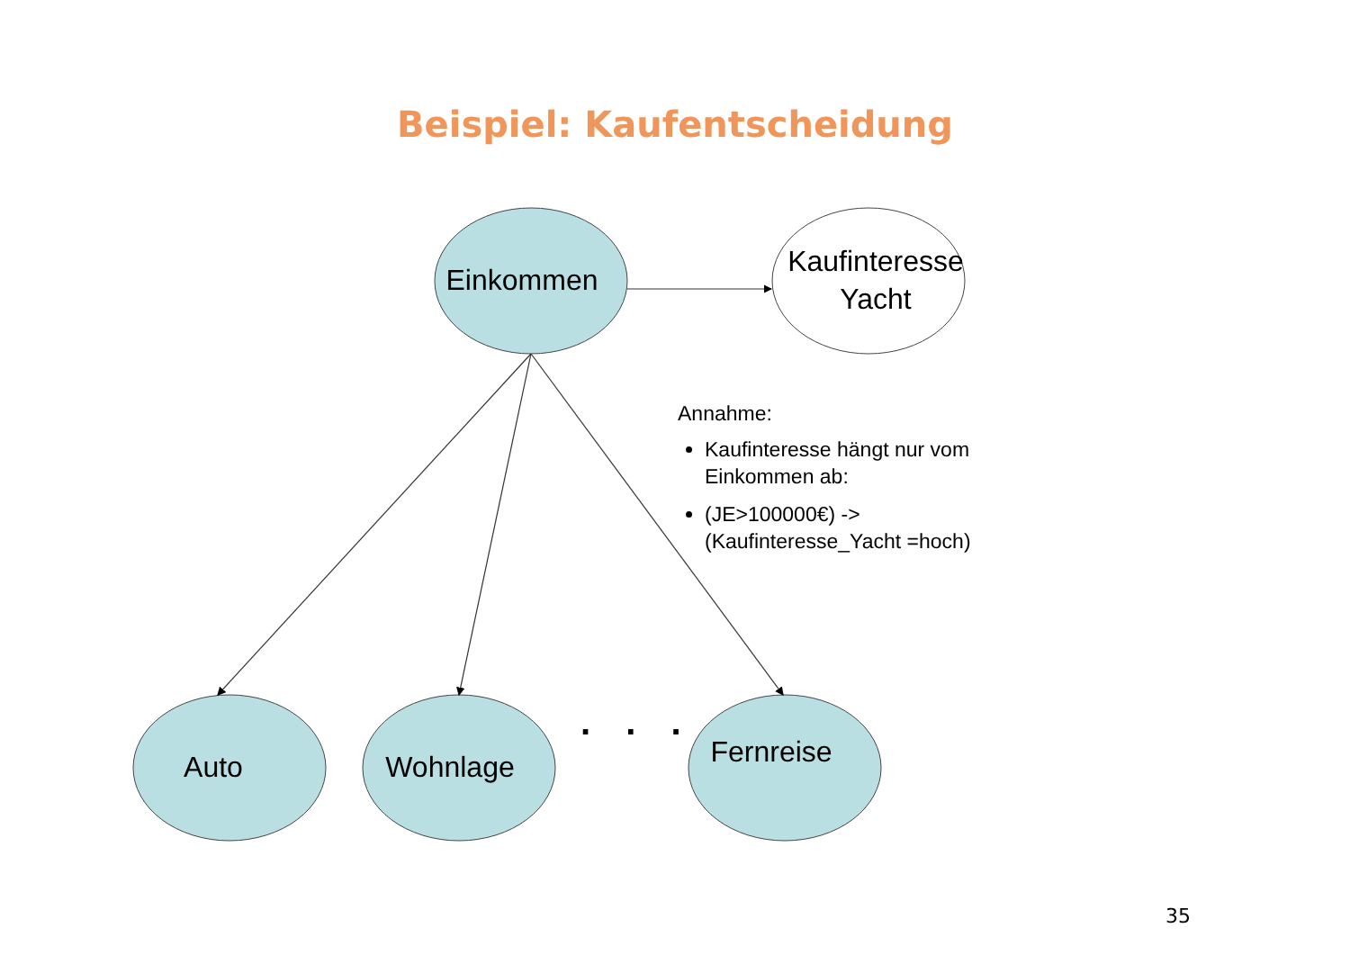Beispiel: Kaufentscheidung
Einkommen
Kaufinteresse
Yacht
Annahme:
Kaufinteresse hängt nur vom Einkommen ab:
(JE>100000€) -> (Kaufinteresse_Yacht =hoch)
Auto Wohnlage . . .
Fernreise
35